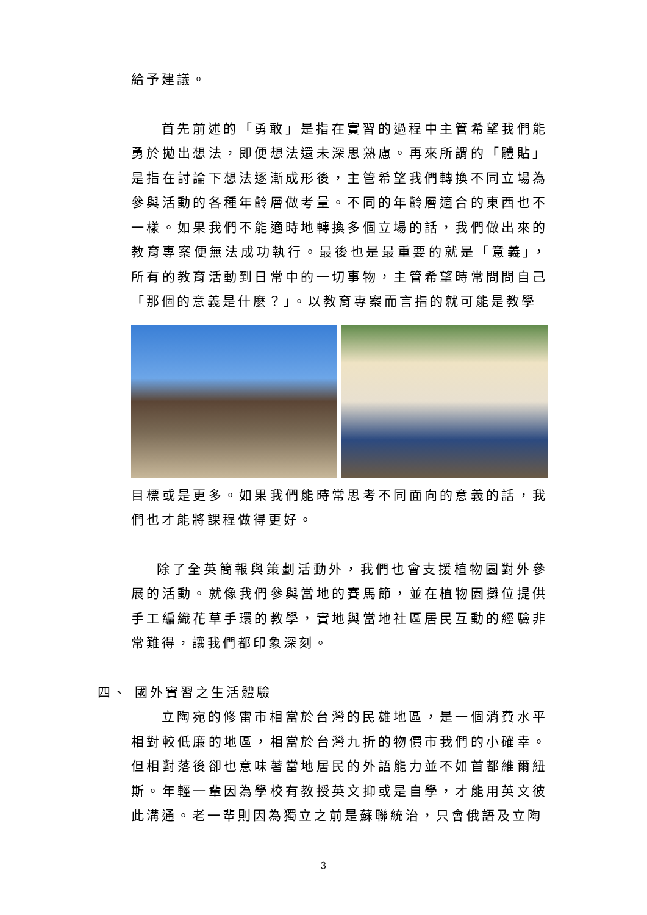給予建議。
首先前述的「勇敢」是指在實習的過程中主管希望我們能勇於拋出想法，即便想法還未深思熟慮。再來所謂的「體貼」是指在討論下想法逐漸成形後，主管希望我們轉換不同立場為參與活動的各種年齡層做考量。不同的年齡層適合的東西也不一樣。如果我們不能適時地轉換多個立場的話，我們做出來的教育專案便無法成功執行。最後也是最重要的就是「意義」，所有的教育活動到日常中的一切事物，主管希望時常問問自己「那個的意義是什麼？」。以教育專案而言指的就可能是教學
目標或是更多。如果我們能時常思考不同面向的意義的話，我們也才能將課程做得更好。
除了全英簡報與策劃活動外，我們也會支援植物園對外參展的活動。就像我們參與當地的賽馬節，並在植物園攤位提供手工編織花草手環的教學，實地與當地社區居民互動的經驗非常難得，讓我們都印象深刻。
四、 國外實習之生活體驗
立陶宛的修雷市相當於台灣的民雄地區，是一個消費水平相對較低廉的地區，相當於台灣九折的物價市我們的小確幸。但相對落後卻也意味著當地居民的外語能力並不如首都維爾紐斯。年輕一輩因為學校有教授英文抑或是自學，才能用英文彼此溝通。老一輩則因為獨立之前是蘇聯統治，只會俄語及立陶
3